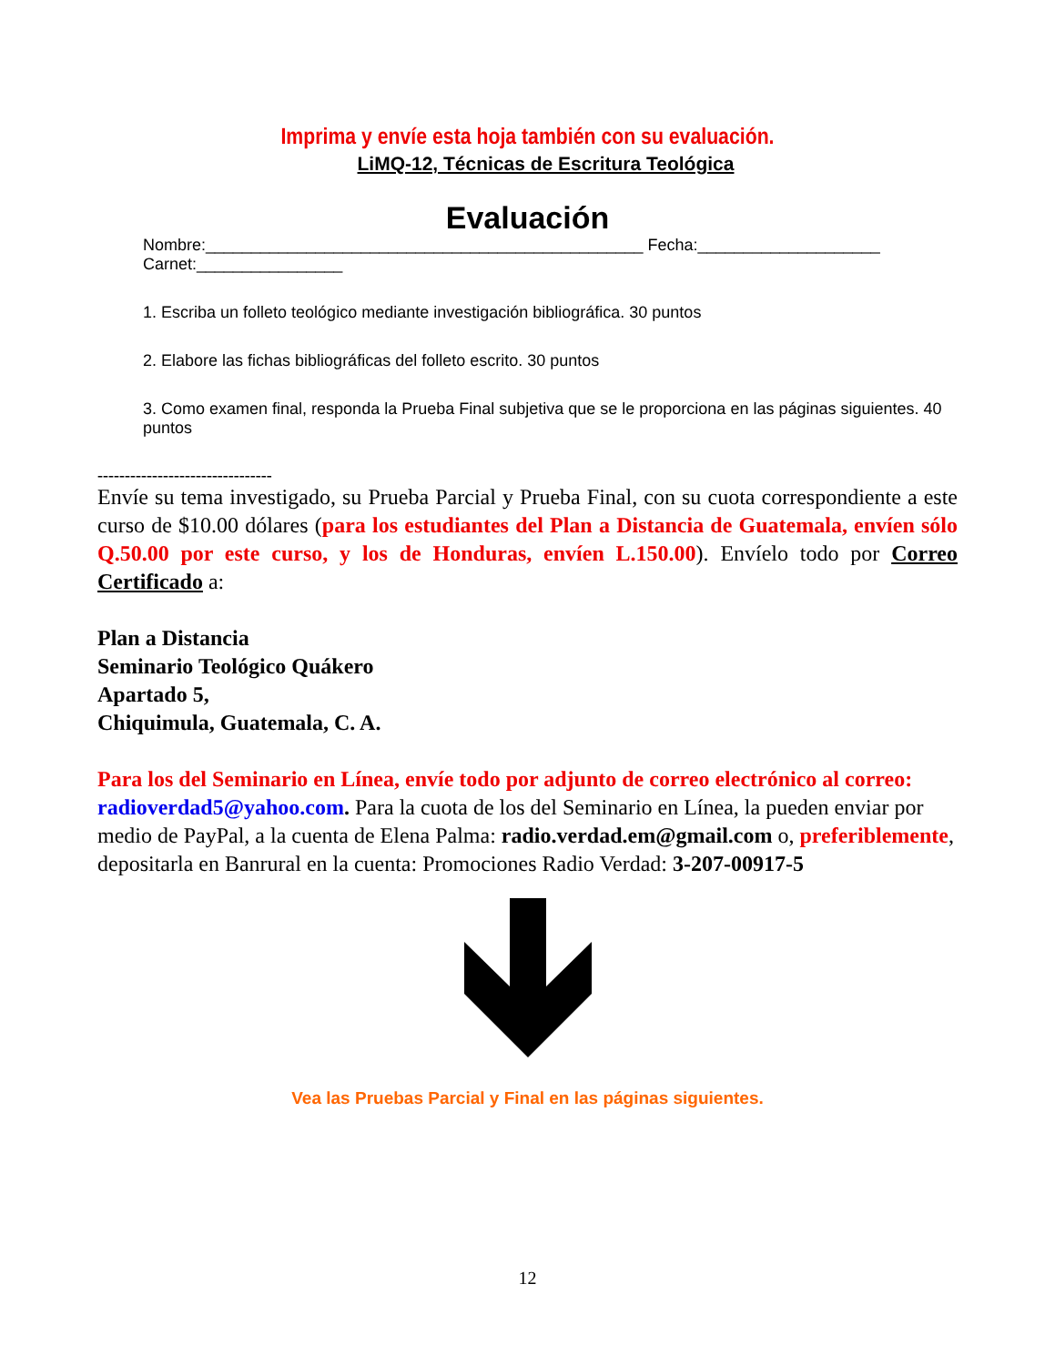Imprima y envíe esta hoja también con su evaluación.
LiMQ-12, Técnicas de Escritura Teológica
Evaluación
Nombre:________________________________________________ Fecha:____________________ Carnet:________________
1. Escriba un folleto teológico mediante investigación bibliográfica. 30 puntos
2. Elabore las fichas bibliográficas del folleto escrito. 30 puntos
3. Como examen final, responda la Prueba Final subjetiva que se le proporciona en las páginas siguientes. 40 puntos
--------------------------------
Envíe su tema investigado, su Prueba Parcial y Prueba Final, con su cuota correspondiente a este curso de $10.00 dólares (para los estudiantes del Plan a Distancia de Guatemala, envíen sólo Q.50.00 por este curso, y los de Honduras, envíen L.150.00). Envíelo todo por Correo Certificado a:
Plan a Distancia
Seminario Teológico Quákero
Apartado 5,
Chiquimula, Guatemala, C. A.
Para los del Seminario en Línea, envíe todo por adjunto de correo electrónico al correo: radioverdad5@yahoo.com. Para la cuota de los del Seminario en Línea, la pueden enviar por medio de PayPal, a la cuenta de Elena Palma: radio.verdad.em@gmail.com o, preferiblemente, depositarla en Banrural en la cuenta: Promociones Radio Verdad: 3-207-00917-5
Vea las Pruebas Parcial y Final en las páginas siguientes.
12